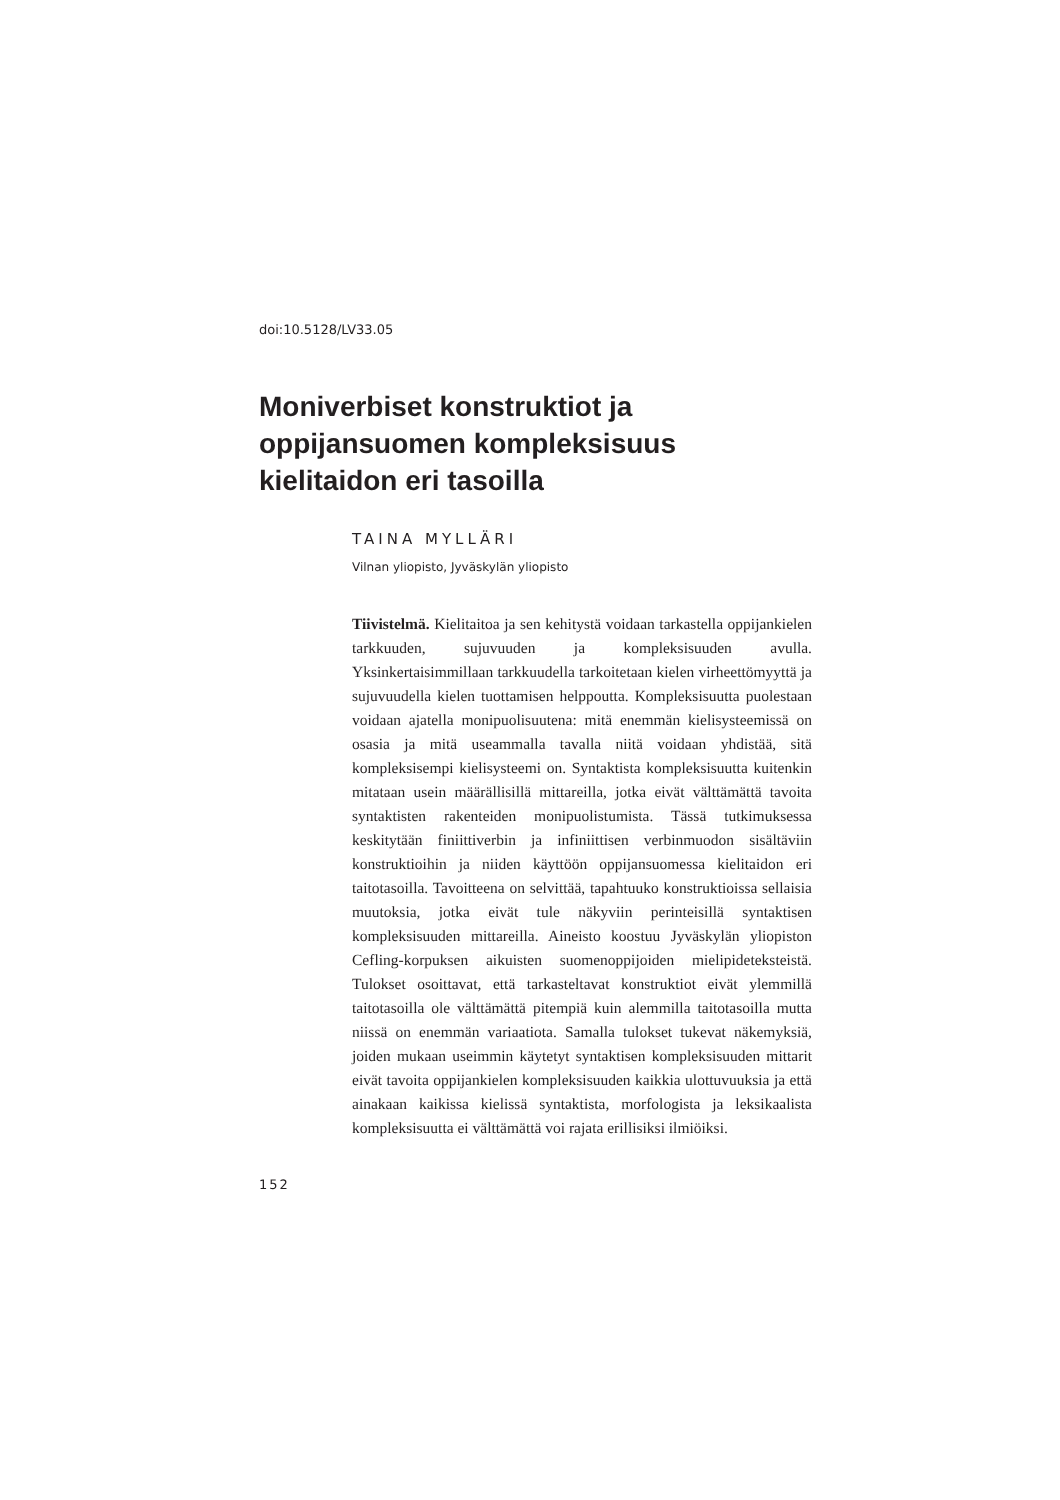doi:10.5128/LV33.05
Moniverbiset konstruktiot ja oppijansuomen kompleksisuus kielitaidon eri tasoilla
TAINA MYLLÄRI
Vilnan yliopisto, Jyväskylän yliopisto
Tiivistelmä. Kielitaitoa ja sen kehitystä voidaan tarkastella oppijankielen tarkkuuden, sujuvuuden ja kompleksisuuden avulla. Yksinkertaisimmillaan tarkkuudella tarkoitetaan kielen virheettömyyttä ja sujuvuudella kielen tuottamisen helppoutta. Kompleksisuutta puolestaan voidaan ajatella monipuolisuutena: mitä enemmän kielisysteemissä on osasia ja mitä useammalla tavalla niitä voidaan yhdistää, sitä kompleksisempi kielisysteemi on. Syntaktista kompleksisuutta kuitenkin mitataan usein määrällisillä mittareilla, jotka eivät välttämättä tavoita syntaktisten rakenteiden monipuolistumista. Tässä tutkimuksessa keskitytään finiittiverbin ja infiniittisen verbinmuodon sisältäviin konstruktioihin ja niiden käyttöön oppijansuomessa kielitaidon eri taitotasoilla. Tavoitteena on selvittää, tapahtuuko konstruktioissa sellaisia muutoksia, jotka eivät tule näkyviin perinteisillä syntaktisen kompleksisuuden mittareilla. Aineisto koostuu Jyväskylän yliopiston Cefling-korpuksen aikuisten suomenoppijoiden mielipideteksteistä. Tulokset osoittavat, että tarkasteltavat konstruktiot eivät ylemmillä taitotasoilla ole välttämättä pitempiä kuin alemmilla taitotasoilla mutta niissä on enemmän variaatiota. Samalla tulokset tukevat näkemyksiä, joiden mukaan useimmin käytetyt syntaktisen kompleksisuuden mittarit eivät tavoita oppijankielen kompleksisuuden kaikkia ulottuvuuksia ja että ainakaan kaikissa kielissä syntaktista, morfologista ja leksikaalista kompleksisuutta ei välttämättä voi rajata erillisiksi ilmiöiksi.
152